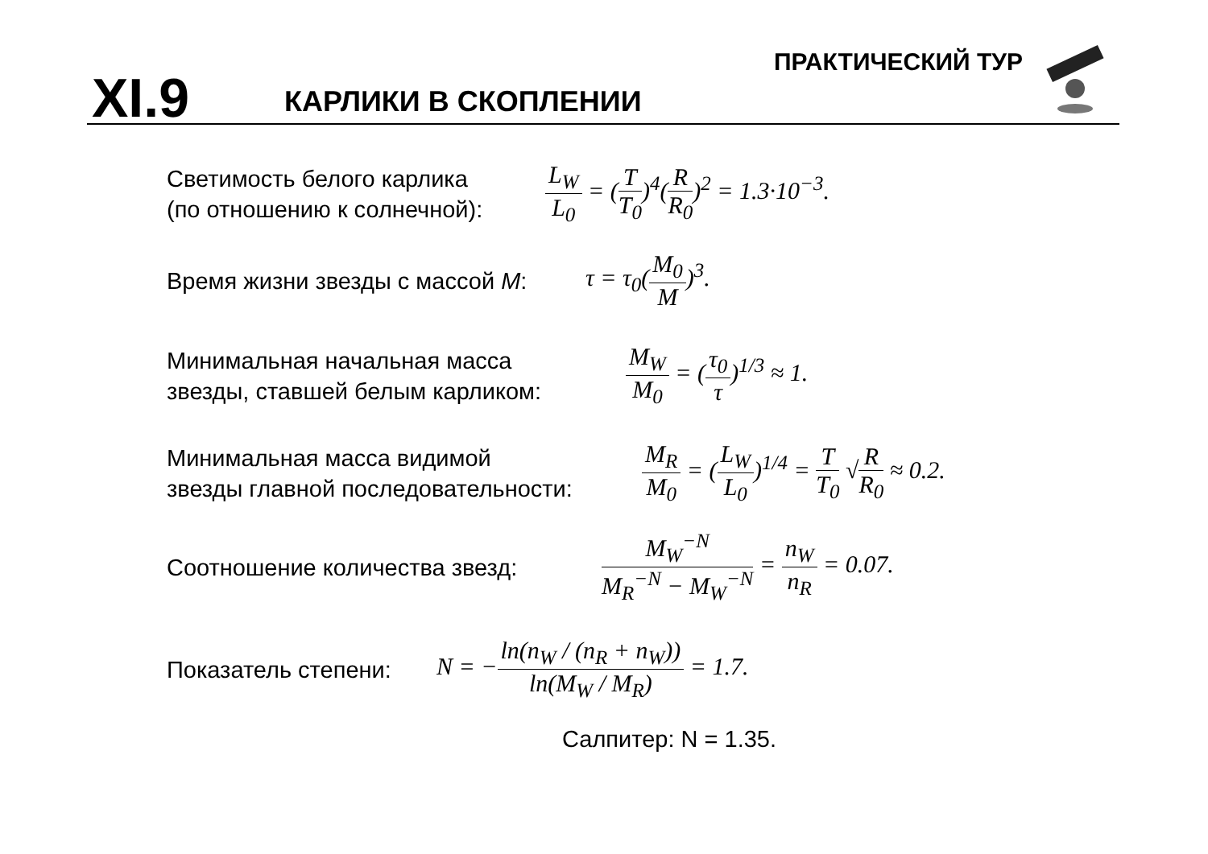XI.9 КАРЛИКИ В СКОПЛЕНИИ
ПРАКТИЧЕСКИЙ ТУР
Светимость белого карлика
(по отношению к солнечной):
L<sub>W</sub> L<sub>0</sub> = (T T<sub>0</sub>)<sup>4</sup>(R R<sub>0</sub>)<sup>2</sup> = 1.3·10<sup>−3</sup>.
Время жизни звезды с массой M:
τ = τ<sub>0</sub>(M<sub>0</sub> M)<sup>3</sup>.
Минимальная начальная масса
звезды, ставшей белым карликом:
M<sub>W</sub> M<sub>0</sub> = (τ<sub>0</sub> τ)<sup>1/3</sup> ≈ 1.
Минимальная масса видимой
звезды главной последовательности:
M<sub>R</sub> M<sub>0</sub> = (L<sub>W</sub> L<sub>0</sub>)<sup>1/4</sup> = T T<sub>0</sub> √R R<sub>0</sub> ≈ 0.2.
Соотношение количества звезд:
M<sub>W</sub><sup>−N</sup> M<sub>R</sub><sup>−N</sup> − M<sub>W</sub><sup>−N</sup> = n<sub>W</sub> n<sub>R</sub> = 0.07.
Показатель степени:
N = −ln(n<sub>W</sub> / (n<sub>R</sub> + n<sub>W</sub>)) ln(M<sub>W</sub> / M<sub>R</sub>) = 1.7.
Салпитер: N = 1.35.